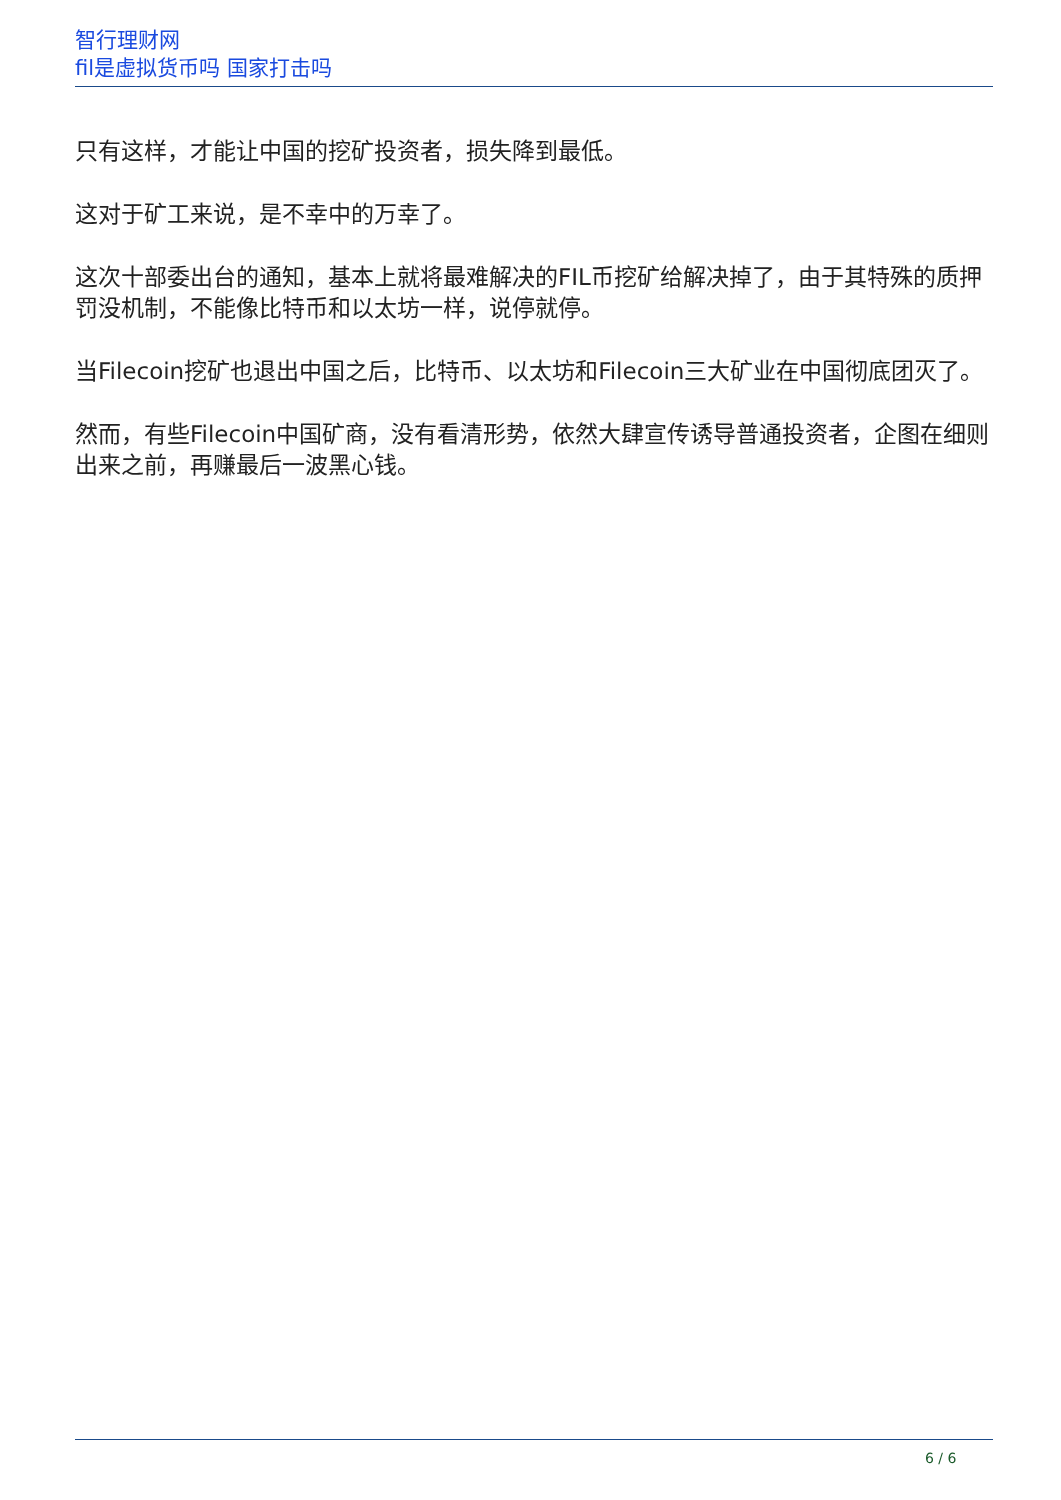智行理财网
fil是虚拟货币吗 国家打击吗
只有这样，才能让中国的挖矿投资者，损失降到最低。
这对于矿工来说，是不幸中的万幸了。
这次十部委出台的通知，基本上就将最难解决的FIL币挖矿给解决掉了，由于其特殊的质押罚没机制，不能像比特币和以太坊一样，说停就停。
当Filecoin挖矿也退出中国之后，比特币、以太坊和Filecoin三大矿业在中国彻底团灭了。
然而，有些Filecoin中国矿商，没有看清形势，依然大肆宣传诱导普通投资者，企图在细则出来之前，再赚最后一波黑心钱。
6 / 6